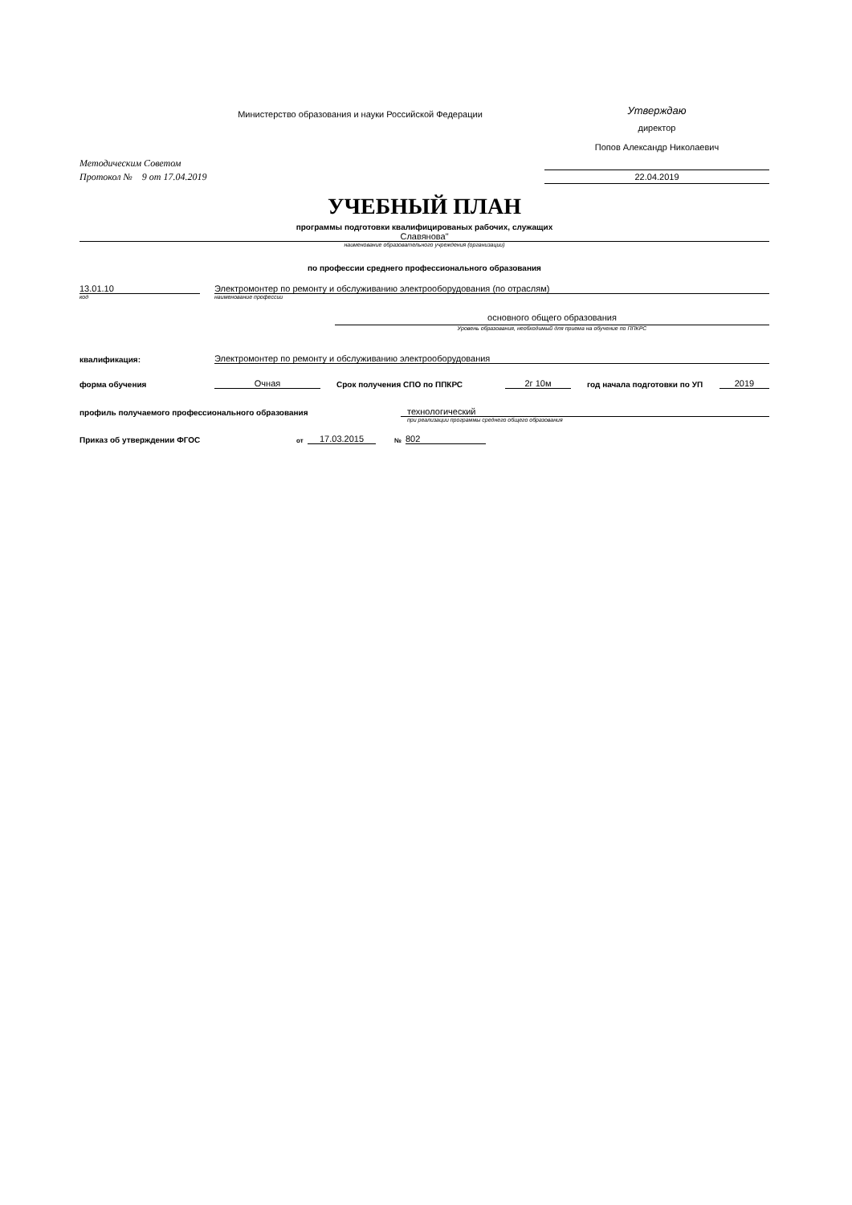Министерство образования и науки Российской Федерации
Утверждаю
директор
Попов Александр Николаевич
Методическим Советом
Протокол № 9 от 17.04.2019
22.04.2019
УЧЕБНЫЙ ПЛАН
программы подготовки квалифицированых рабочих, служащих
Славянова"
наименование образовательного учреждения (организации)
по профессии среднего профессионального образования
13.01.10
Электромонтер по ремонту и обслуживанию электрооборудования (по отраслям)
код
наименование профессии
основного общего образования
Уровень образования, необходимый для приема на обучение по ППКРС
квалификация:
Электромонтер по ремонту и обслуживанию электрооборудования
форма обучения
Очная
Срок получения СПО по ППКРС
2г 10м
год начала подготовки по УП
2019
профиль получаемого профессионального образования
технологический
при реализации программы среднего общего образования
Приказ об утверждении ФГОС
от
17.03.2015
№
802